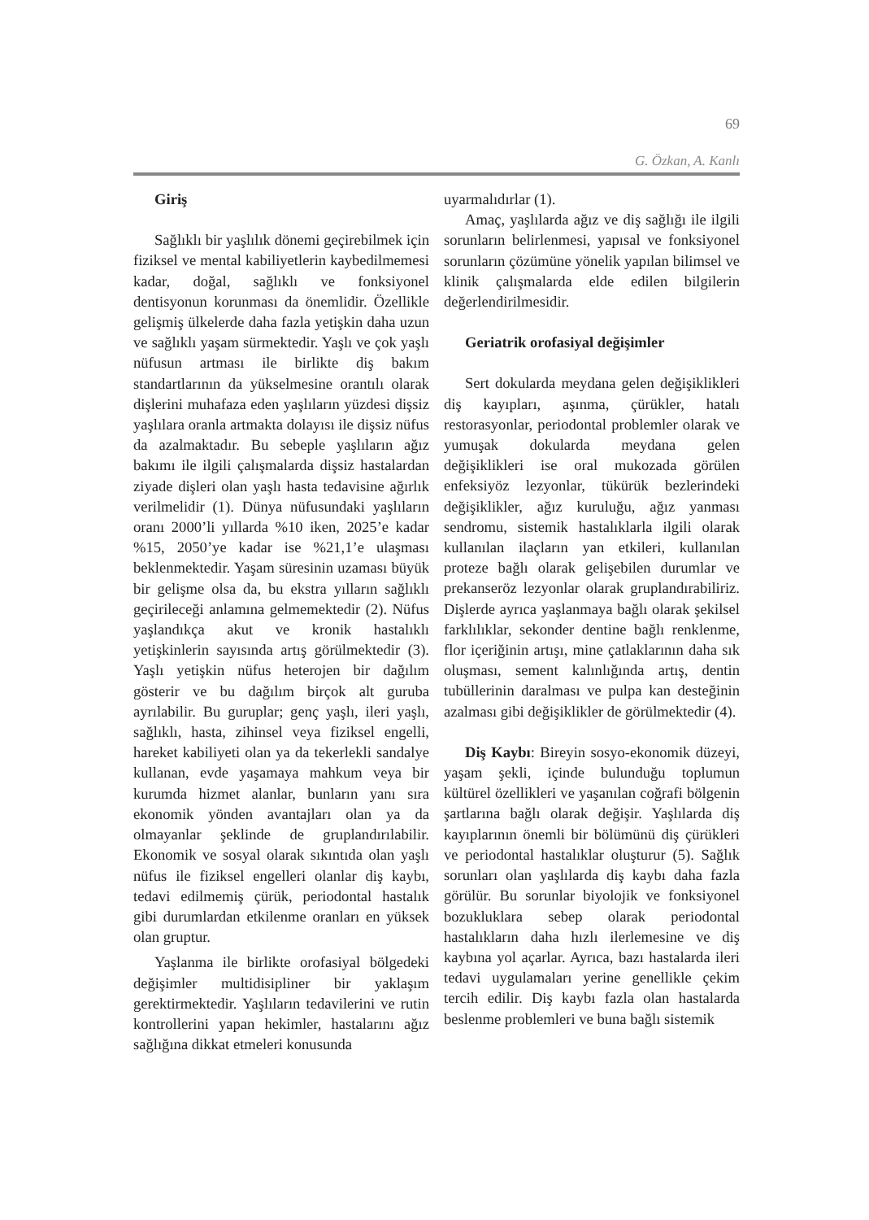69
G. Özkan, A. Kanlı
Giriş
Sağlıklı bir yaşlılık dönemi geçirebilmek için fiziksel ve mental kabiliyetlerin kaybedilmemesi kadar, doğal, sağlıklı ve fonksiyonel dentisyonun korunması da önemlidir. Özellikle gelişmiş ülkelerde daha fazla yetişkin daha uzun ve sağlıklı yaşam sürmektedir. Yaşlı ve çok yaşlı nüfusun artması ile birlikte diş bakım standartlarının da yükselmesine orantılı olarak dişlerini muhafaza eden yaşlıların yüzdesi dişsiz yaşlılara oranla artmakta dolayısı ile dişsiz nüfus da azalmaktadır. Bu sebeple yaşlıların ağız bakımı ile ilgili çalışmalarda dişsiz hastalardan ziyade dişleri olan yaşlı hasta tedavisine ağırlık verilmelidir (1). Dünya nüfusundaki yaşlıların oranı 2000’li yıllarda %10 iken, 2025’e kadar %15, 2050’ye kadar ise %21,1’e ulaşması beklenmektedir. Yaşam süresinin uzaması büyük bir gelişme olsa da, bu ekstra yılların sağlıklı geçirileceği anlamına gelmemektedir (2). Nüfus yaşlandıkça akut ve kronik hastalıklı yetişkinlerin sayısında artış görülmektedir (3). Yaşlı yetişkin nüfus heterojen bir dağılım gösterir ve bu dağılım birçok alt guruba ayrılabilir. Bu guruplar; genç yaşlı, ileri yaşlı, sağlıklı, hasta, zihinsel veya fiziksel engelli, hareket kabiliyeti olan ya da tekerlekli sandalye kullanan, evde yaşamaya mahkum veya bir kurumda hizmet alanlar, bunların yanı sıra ekonomik yönden avantajları olan ya da olmayanlar şeklinde de gruplandırılabilir. Ekonomik ve sosyal olarak sıkıntıda olan yaşlı nüfus ile fiziksel engelleri olanlar diş kaybı, tedavi edilmemiş çürük, periodontal hastalık gibi durumlardan etkilenme oranları en yüksek olan gruptur.
Yaşlanma ile birlikte orofasiyal bölgedeki değişimler multidisipliner bir yaklaşım gerektirmektedir. Yaşlıların tedavilerini ve rutin kontrollerini yapan hekimler, hastalarını ağız sağlığına dikkat etmeleri konusunda
uyarmalıdırlar (1).
Amaç, yaşlılarda ağız ve diş sağlığı ile ilgili sorunların belirlenmesi, yapısal ve fonksiyonel sorunların çözümüne yönelik yapılan bilimsel ve klinik çalışmalarda elde edilen bilgilerin değerlendirilmesidir.
Geriatrik orofasiyal değişimler
Sert dokularda meydana gelen değişiklikleri diş kayıpları, aşınma, çürükler, hatalı restorasyonlar, periodontal problemler olarak ve yumuşak dokularda meydana gelen değişiklikleri ise oral mukozada görülen enfeksiyöz lezyonlar, tükürük bezlerindeki değişiklikler, ağız kuruluğu, ağız yanması sendromu, sistemik hastalıklarla ilgili olarak kullanılan ilaçların yan etkileri, kullanılan proteze bağlı olarak gelişebilen durumlar ve prekanseröz lezyonlar olarak gruplandırabiliriz. Dişlerde ayrıca yaşlanmaya bağlı olarak şekilsel farklılıklar, sekonder dentine bağlı renklenme, flor içeriğinin artışı, mine çatlaklarının daha sık oluşması, sement kalınlığında artış, dentin tubüllerinin daralması ve pulpa kan desteğinin azalması gibi değişiklikler de görülmektedir (4).
Diş Kaybı: Bireyin sosyo-ekonomik düzeyi, yaşam şekli, içinde bulunduğu toplumun kültürel özellikleri ve yaşanılan coğrafi bölgenin şartlarına bağlı olarak değişir. Yaşlılarda diş kayıplarının önemli bir bölümünü diş çürükleri ve periodontal hastalıklar oluşturur (5). Sağlık sorunları olan yaşlılarda diş kaybı daha fazla görülür. Bu sorunlar biyolojik ve fonksiyonel bozukluklara sebep olarak periodontal hastalıkların daha hızlı ilerlemesine ve diş kaybına yol açarlar. Ayrıca, bazı hastalarda ileri tedavi uygulamaları yerine genellikle çekim tercih edilir. Diş kaybı fazla olan hastalarda beslenme problemleri ve buna bağlı sistemik